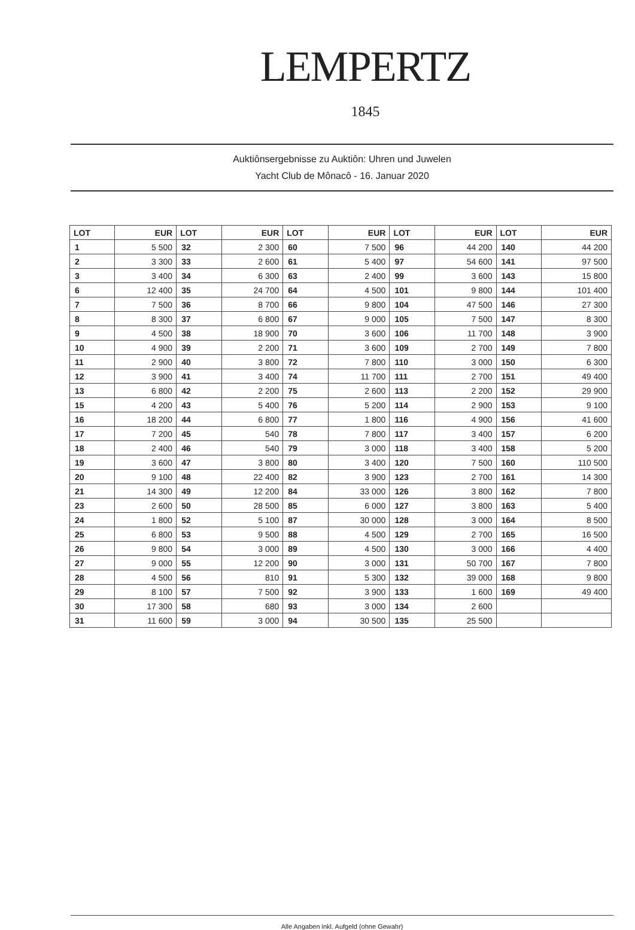LEMPERTZ
1845
Auktiônsergebnisse zu Auktiôn: Uhren und Juwelen
Yacht Club de Mônacô - 16. Januar 2020
| LOT | EUR | LOT | EUR | LOT | EUR | LOT | EUR | LOT | EUR |
| --- | --- | --- | --- | --- | --- | --- | --- | --- | --- |
| 1 | 5 500 | 32 | 2 300 | 60 | 7 500 | 96 | 44 200 | 140 | 44 200 |
| 2 | 3 300 | 33 | 2 600 | 61 | 5 400 | 97 | 54 600 | 141 | 97 500 |
| 3 | 3 400 | 34 | 6 300 | 63 | 2 400 | 99 | 3 600 | 143 | 15 800 |
| 6 | 12 400 | 35 | 24 700 | 64 | 4 500 | 101 | 9 800 | 144 | 101 400 |
| 7 | 7 500 | 36 | 8 700 | 66 | 9 800 | 104 | 47 500 | 146 | 27 300 |
| 8 | 8 300 | 37 | 6 800 | 67 | 9 000 | 105 | 7 500 | 147 | 8 300 |
| 9 | 4 500 | 38 | 18 900 | 70 | 3 600 | 106 | 11 700 | 148 | 3 900 |
| 10 | 4 900 | 39 | 2 200 | 71 | 3 600 | 109 | 2 700 | 149 | 7 800 |
| 11 | 2 900 | 40 | 3 800 | 72 | 7 800 | 110 | 3 000 | 150 | 6 300 |
| 12 | 3 900 | 41 | 3 400 | 74 | 11 700 | 111 | 2 700 | 151 | 49 400 |
| 13 | 6 800 | 42 | 2 200 | 75 | 2 600 | 113 | 2 200 | 152 | 29 900 |
| 15 | 4 200 | 43 | 5 400 | 76 | 5 200 | 114 | 2 900 | 153 | 9 100 |
| 16 | 18 200 | 44 | 6 800 | 77 | 1 800 | 116 | 4 900 | 156 | 41 600 |
| 17 | 7 200 | 45 | 540 | 78 | 7 800 | 117 | 3 400 | 157 | 6 200 |
| 18 | 2 400 | 46 | 540 | 79 | 3 000 | 118 | 3 400 | 158 | 5 200 |
| 19 | 3 600 | 47 | 3 800 | 80 | 3 400 | 120 | 7 500 | 160 | 110 500 |
| 20 | 9 100 | 48 | 22 400 | 82 | 3 900 | 123 | 2 700 | 161 | 14 300 |
| 21 | 14 300 | 49 | 12 200 | 84 | 33 000 | 126 | 3 800 | 162 | 7 800 |
| 23 | 2 600 | 50 | 28 500 | 85 | 6 000 | 127 | 3 800 | 163 | 5 400 |
| 24 | 1 800 | 52 | 5 100 | 87 | 30 000 | 128 | 3 000 | 164 | 8 500 |
| 25 | 6 800 | 53 | 9 500 | 88 | 4 500 | 129 | 2 700 | 165 | 16 500 |
| 26 | 9 800 | 54 | 3 000 | 89 | 4 500 | 130 | 3 000 | 166 | 4 400 |
| 27 | 9 000 | 55 | 12 200 | 90 | 3 000 | 131 | 50 700 | 167 | 7 800 |
| 28 | 4 500 | 56 | 810 | 91 | 5 300 | 132 | 39 000 | 168 | 9 800 |
| 29 | 8 100 | 57 | 7 500 | 92 | 3 900 | 133 | 1 600 | 169 | 49 400 |
| 30 | 17 300 | 58 | 680 | 93 | 3 000 | 134 | 2 600 | | |
| 31 | 11 600 | 59 | 3 000 | 94 | 30 500 | 135 | 25 500 | | |
Alle Angaben inkl. Aufgeld (ohne Gewahr)